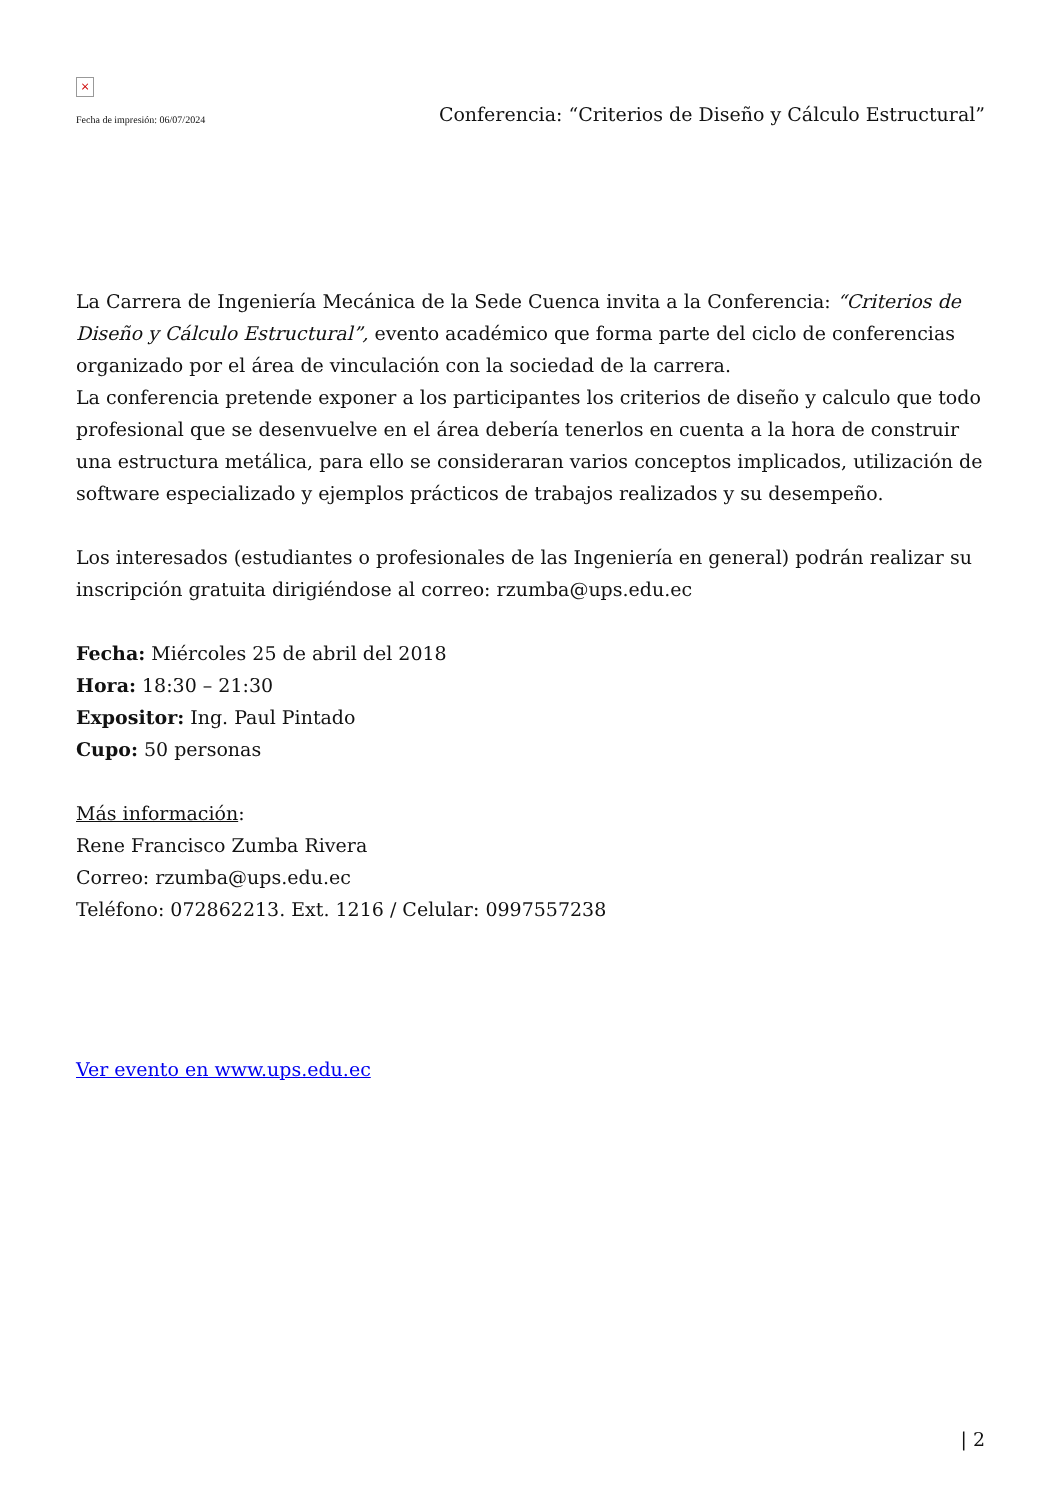×
Fecha de impresión: 06/07/2024 Conferencia: “Criterios de Diseño y Cálculo Estructural”
La Carrera de Ingeniería Mecánica de la Sede Cuenca invita a la Conferencia: “Criterios de Diseño y Cálculo Estructural”, evento académico que forma parte del ciclo de conferencias organizado por el área de vinculación con la sociedad de la carrera.
La conferencia pretende exponer a los participantes los criterios de diseño y calculo que todo profesional que se desenvuelve en el área debería tenerlos en cuenta a la hora de construir una estructura metálica, para ello se consideraran varios conceptos implicados, utilización de software especializado y ejemplos prácticos de trabajos realizados y su desempeño.
Los interesados (estudiantes o profesionales de las Ingeniería en general) podrán realizar su inscripción gratuita dirigiéndose al correo: rzumba@ups.edu.ec
Fecha: Miércoles 25 de abril del 2018
Hora: 18:30 – 21:30
Expositor: Ing. Paul Pintado
Cupo: 50 personas
Más información:
Rene Francisco Zumba Rivera
Correo: rzumba@ups.edu.ec
Teléfono: 072862213. Ext. 1216 / Celular: 0997557238
Ver evento en www.ups.edu.ec
| 2